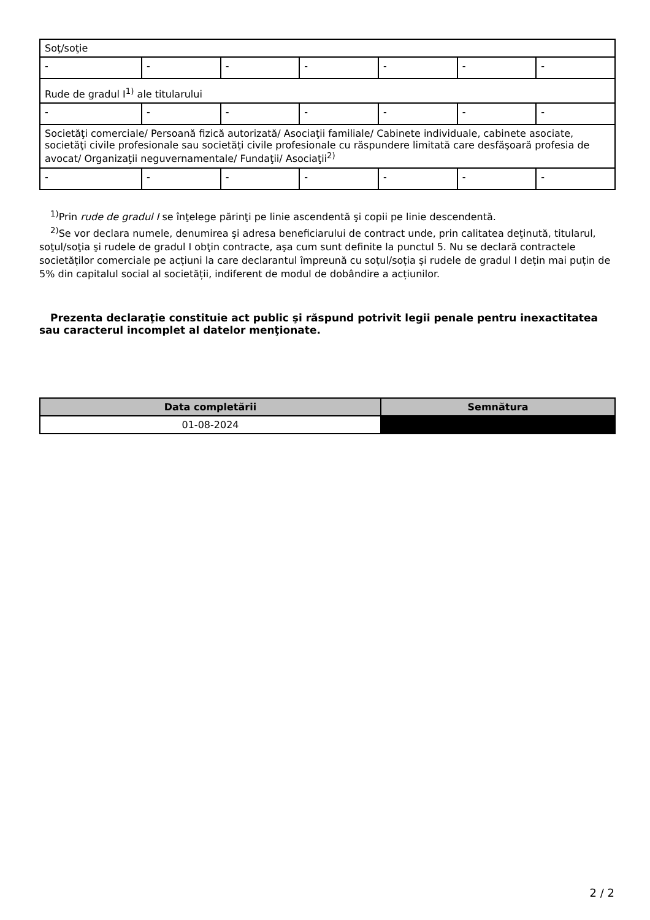| Soţ/soţie | | | | | | |
| - | - | - | - | - | - | - |
| Rude de gradul I<sup>1)</sup> ale titularului | | | | | | |
| - | - | - | - | - | - | - |
| Societăţi comerciale/ Persoană fizică autorizată/ Asociaţii familiale/ Cabinete individuale, cabinete asociate, societăţi civile profesionale sau societăţi civile profesionale cu răspundere limitată care desfăşoară profesia de avocat/ Organizaţii neguvernamentale/ Fundaţii/ Asociaţii<sup>2)</sup> | | | | | | |
| - | - | - | - | - | - | - |
<sup>1)</sup> Prin rude de gradul I se înţelege părinţi pe linie ascendentă şi copii pe linie descendentă.
<sup>2)</sup> Se vor declara numele, denumirea şi adresa beneficiarului de contract unde, prin calitatea deţinută, titularul, soţul/soţia şi rudele de gradul I obţin contracte, aşa cum sunt definite la punctul 5. Nu se declară contractele societăților comerciale pe acțiuni la care declarantul împreună cu soțul/soția și rudele de gradul I dețin mai puțin de 5% din capitalul social al societății, indiferent de modul de dobândire a acțiunilor.
Prezenta declaraţie constituie act public şi răspund potrivit legii penale pentru inexactitatea sau caracterul incomplet al datelor menţionate.
| Data completării | Semnătura |
| --- | --- |
| 01-08-2024 | |
2 / 2